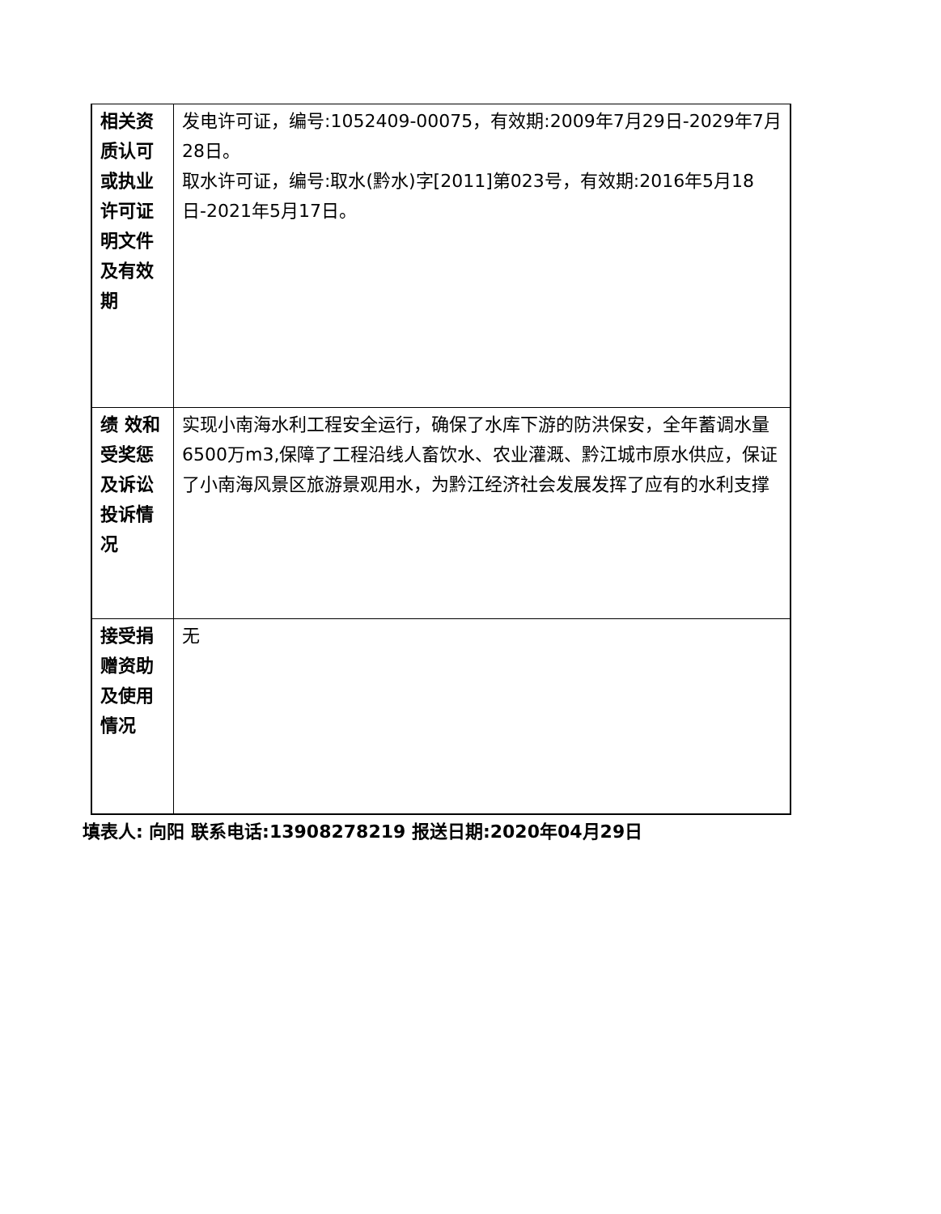| 相关资质认可或执业许可证明文件及有效期 | 发电许可证，编号:1052409-00075，有效期:2009年7月29日-2029年7月28日。 取水许可证，编号:取水(黔水)字[2011]第023号，有效期:2016年5月18日-2021年5月17日。 |
| 绩 效和受奖惩及诉讼投诉情况 | 实现小南海水利工程安全运行，确保了水库下游的防洪保安，全年蓄调水量6500万m3,保障了工程沿线人畜饮水、农业灌溉、黔江城市原水供应，保证了小南海风景区旅游景观用水，为黔江经济社会发展发挥了应有的水利支撑 |
| 接受捐赠资助及使用 情况 | 无 |
填表人: 向阳 联系电话:13908278219 报送日期:2020年04月29日